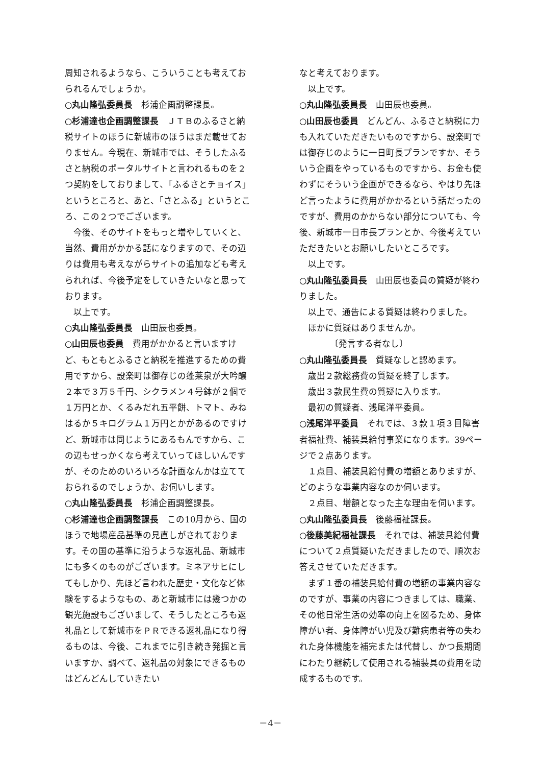周知されるようなら、こういうことも考えておられるんでしょうか。
○丸山隆弘委員長　杉浦企画調整課長。
○杉浦達也企画調整課長　ＪＴＢのふるさと納税サイトのほうに新城市のほうはまだ載せておりません。今現在、新城市では、そうしたふるさと納税のポータルサイトと言われるものを２つ契約をしておりまして、「ふるさとチョイス」というところと、あと、「さとふる」というところ、この２つでございます。
　今後、そのサイトをもっと増やしていくと、当然、費用がかかる話になりますので、その辺りは費用も考えながらサイトの追加なども考えられれば、今後予定をしていきたいなと思っております。
　以上です。
○丸山隆弘委員長　山田辰也委員。
○山田辰也委員　費用がかかると言いますけど、もともとふるさと納税を推進するための費用ですから、設楽町は御存じの蓬莱泉が大吟醸２本で３万５千円、シクラメン４号鉢が２個で１万円とか、くるみだれ五平餅、トマト、みねはるか５キログラム１万円とかがあるのですけど、新城市は同じようにあるもんですから、この辺もせっかくなら考えていってほしいんですが、そのためのいろいろな計画なんかは立てておられるのでしょうか、お伺いします。
○丸山隆弘委員長　杉浦企画調整課長。
○杉浦達也企画調整課長　この10月から、国のほうで地場産品基準の見直しがされております。その国の基準に沿うような返礼品、新城市にも多くのものがございます。ミネアサヒにしてもしかり、先ほど言われた歴史・文化など体験をするようなもの、あと新城市には幾つかの観光施設もございまして、そうしたところも返礼品として新城市をＰＲできる返礼品になり得るものは、今後、これまでに引き続き発掘と言いますか、調べて、返礼品の対象にできるものはどんどんしていきたい
なと考えております。
　以上です。
○丸山隆弘委員長　山田辰也委員。
○山田辰也委員　どんどん、ふるさと納税に力も入れていただきたいものですから、設楽町では御存じのように一日町長プランですか、そういう企画をやっているものですから、お金も使わずにそういう企画ができるなら、やはり先ほど言ったように費用がかかるという話だったのですが、費用のかからない部分についても、今後、新城市一日市長プランとか、今後考えていただきたいとお願いしたいところです。
　以上です。
○丸山隆弘委員長　山田辰也委員の質疑が終わりました。
　以上で、通告による質疑は終わりました。
　ほかに質疑はありませんか。
　　　　〔発言する者なし〕
○丸山隆弘委員長　質疑なしと認めます。
　歳出２款総務費の質疑を終了します。
　歳出３款民生費の質疑に入ります。
　最初の質疑者、浅尾洋平委員。
○浅尾洋平委員　それでは、３款１項３目障害者福祉費、補装具給付事業になります。39ページで２点あります。
　１点目、補装具給付費の増額とありますが、どのような事業内容なのか伺います。
　２点目、増額となった主な理由を伺います。
○丸山隆弘委員長　後藤福祉課長。
○後藤美紀福祉課長　それでは、補装具給付費について２点質疑いただきましたので、順次お答えさせていただきます。
　まず１番の補装具給付費の増額の事業内容なのですが、事業の内容につきましては、職業、その他日常生活の効率の向上を図るため、身体障がい者、身体障がい児及び難病患者等の失われた身体機能を補完または代替し、かつ長期間にわたり継続して使用される補装具の費用を助成するものです。
－4－